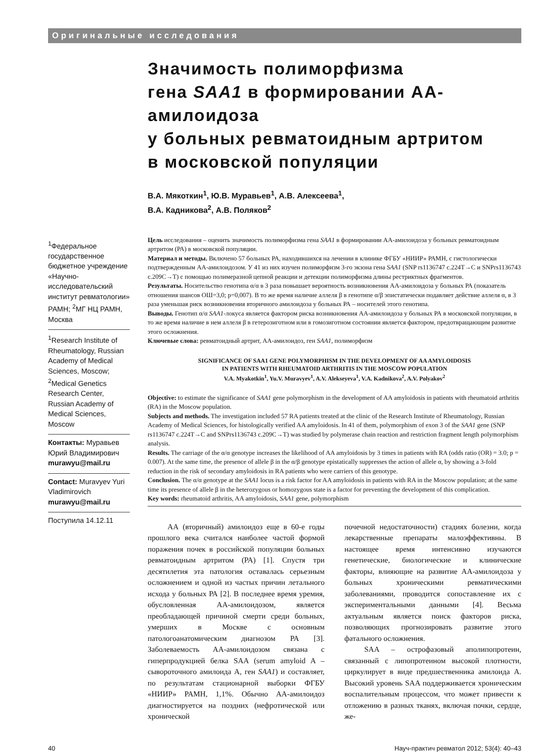Оригинальные исследования
Значимость полиморфизма
гена SAA1 в формировании АА-амилоидоза
у больных ревматоидным артритом
в московской популяции
В.А. Мякоткин<sup>1</sup>, Ю.В. Муравьев<sup>1</sup>, А.В. Алексеева<sup>1</sup>,
В.А. Кадникова<sup>2</sup>, А.В. Поляков<sup>2</sup>
<sup>1</sup> Федеральное государственное бюджетное учреждение «Научно-исследовательский институт ревматологии» РАМН; <sup>2</sup>МГ НЦ РАМН, Москва
<sup>1</sup> Research Institute of Rheumatology, Russian Academy of Medical Sciences, Moscow; <sup>2</sup>Medical Genetics Research Center, Russian Academy of Medical Sciences, Moscow
Контакты: Муравьев Юрий Владимирович murawyu@mail.ru
Contact: Muravyev Yuri Vladimirovich murawyu@mail.ru
Поступила 14.12.11
Цель исследования – оценить значимость полиморфизма гена SAA1 в формировании АА-амилоидоза у больных ревматоидным артритом (РА) в московской популяции.
Материал и методы. Включено 57 больных РА, находившихся на лечении в клинике ФГБУ «НИИР» РАМН, с гистологически подтвержденным АА-амилоидозом. У 41 из них изучен полиморфизм 3-го экзона гена SAA1 (SNP rs1136747 c.224T→C и SNPrs1136743 c.209C→T) с помощью полимеразной цепной реакции и детекции полиморфизма длины рестриктных фрагментов.
Результаты. Носительство генотипа α/α в 3 раза повышает вероятность возникновения АА-амилоидоза у больных РА (показатель отношения шансов ОШ=3,0; p=0,007). В то же время наличие аллеля β в генотипе α/β эпистатически подавляет действие аллеля α, в 3 раза уменьшая риск возникновения вторичного амилоидоза у больных РА – носителей этого генотипа.
Выводы. Генотип α/α SAA1-локуса является фактором риска возникновения АА-амилоидоза у больных РА в московской популяции, в то же время наличие в нем аллеля β в гетерозиготном или в гомозиготном состоянии является фактором, предотвращающим развитие этого осложнения.
Ключевые слова: ревматоидный артрит, АА-амилоидоз, ген SAA1, полиморфизм
SIGNIFICANCE OF SAA1 GENE POLYMORPHISM IN THE DEVELOPMENT OF AA AMYLOIDOSIS
IN PATIENTS WITH RHEUMATOID ARTHRITIS IN THE MOSCOW POPULATION
V.A. Myakotkin<sup>1</sup>, Yu.V. Muravyev<sup>1</sup>, A.V. Alekseyeva<sup>1</sup>, V.A. Kadnikova<sup>2</sup>, A.V. Polyakov<sup>2</sup>
Objective: to estimate the significance of SAA1 gene polymorphism in the development of AA amyloidosis in patients with rheumatoid arthritis (RA) in the Moscow population.
Subjects and methods. The investigation included 57 RA patients treated at the clinic of the Research Institute of Rheumatology, Russian Academy of Medical Sciences, for histologically verified AA amyloidosis. In 41 of them, polymorphism of exon 3 of the SAA1 gene (SNP rs1136747 c.224T→C and SNPrs1136743 c.209C→T) was studied by polymerase chain reaction and restriction fragment length polymorphism analysis.
Results. The carriage of the α/α genotype increases the likelihood of AA amyloidosis by 3 times in patients with RA (odds ratio (OR) = 3.0; p = 0.007). At the same time, the presence of allele β in the α/β genotype epistatically suppresses the action of allele α, by showing a 3-fold reduction in the risk of secondary amyloidosis in RA patients who were carriers of this genotype.
Conclusion. The α/α genotype at the SAA1 locus is a risk factor for AA amyloidosis in patients with RA in the Moscow population; at the same time its presence of allele β in the heterozygous or homozygous state is a factor for preventing the development of this complication.
Key words: rheumatoid arthritis, AA amyloidosis, SAA1 gene, polymorphism
АА (вторичный) амилоидоз еще в 60-е годы прошлого века считался наиболее частой формой поражения почек в российской популяции больных ревматоидным артритом (РА) [1]. Спустя три десятилетия эта патология оставалась серьезным осложнением и одной из частых причин летального исхода у больных РА [2]. В последнее время уремия, обусловленная АА-амилоидозом, является преобладающей причиной смерти среди больных, умерших в Москве с основным патологоанатомическим диагнозом РА [3]. Заболеваемость АА-амилоидозом связана с гиперпродукцией белка SAA (serum amyloid A – сывороточного амилоида А, ген SAA1) и составляет, по результатам стационарной выборки ФГБУ «НИИР» РАМН, 1,1%. Обычно АА-амилоидоз диагностируется на поздних (нефротической или хронической
почечной недостаточности) стадиях болезни, когда лекарственные препараты малоэффективны. В настоящее время интенсивно изучаются генетические, биологические и клинические факторы, влияющие на развитие АА-амилоидоза у больных хроническими ревматическими заболеваниями, проводится сопоставление их с экспериментальными данными [4]. Весьма актуальным является поиск факторов риска, позволяющих прогнозировать развитие этого фатального осложнения.
SAA – острофазовый аполипопротеин, связанный с липопротеином высокой плотности, циркулирует в виде предшественника амилоида А. Высокий уровень SAA поддерживается хроническим воспалительным процессом, что может привести к отложению в разных тканях, включая почки, сердце, же-
40 Науч-практич ревматол 2012; 53(4): 40–43